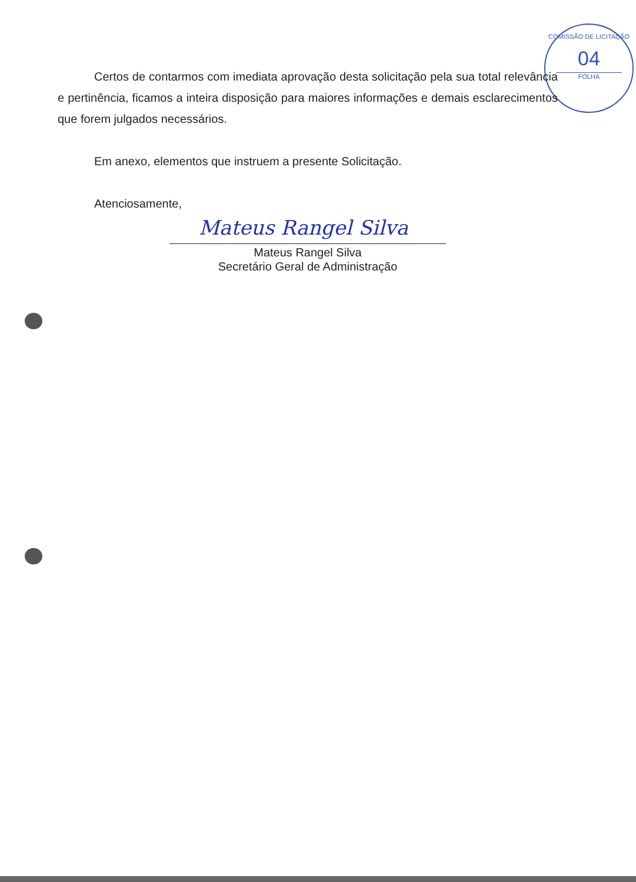COMISSÃO DE LICITAÇÃO
04
FOLHA
Certos de contarmos com imediata aprovação desta solicitação pela sua total relevância e pertinência, ficamos a inteira disposição para maiores informações e demais esclarecimentos que forem julgados necessários.
Em anexo, elementos que instruem a presente Solicitação.
Atenciosamente,
Mateus Rangel Silva
Mateus Rangel Silva
Secretário Geral de Administração